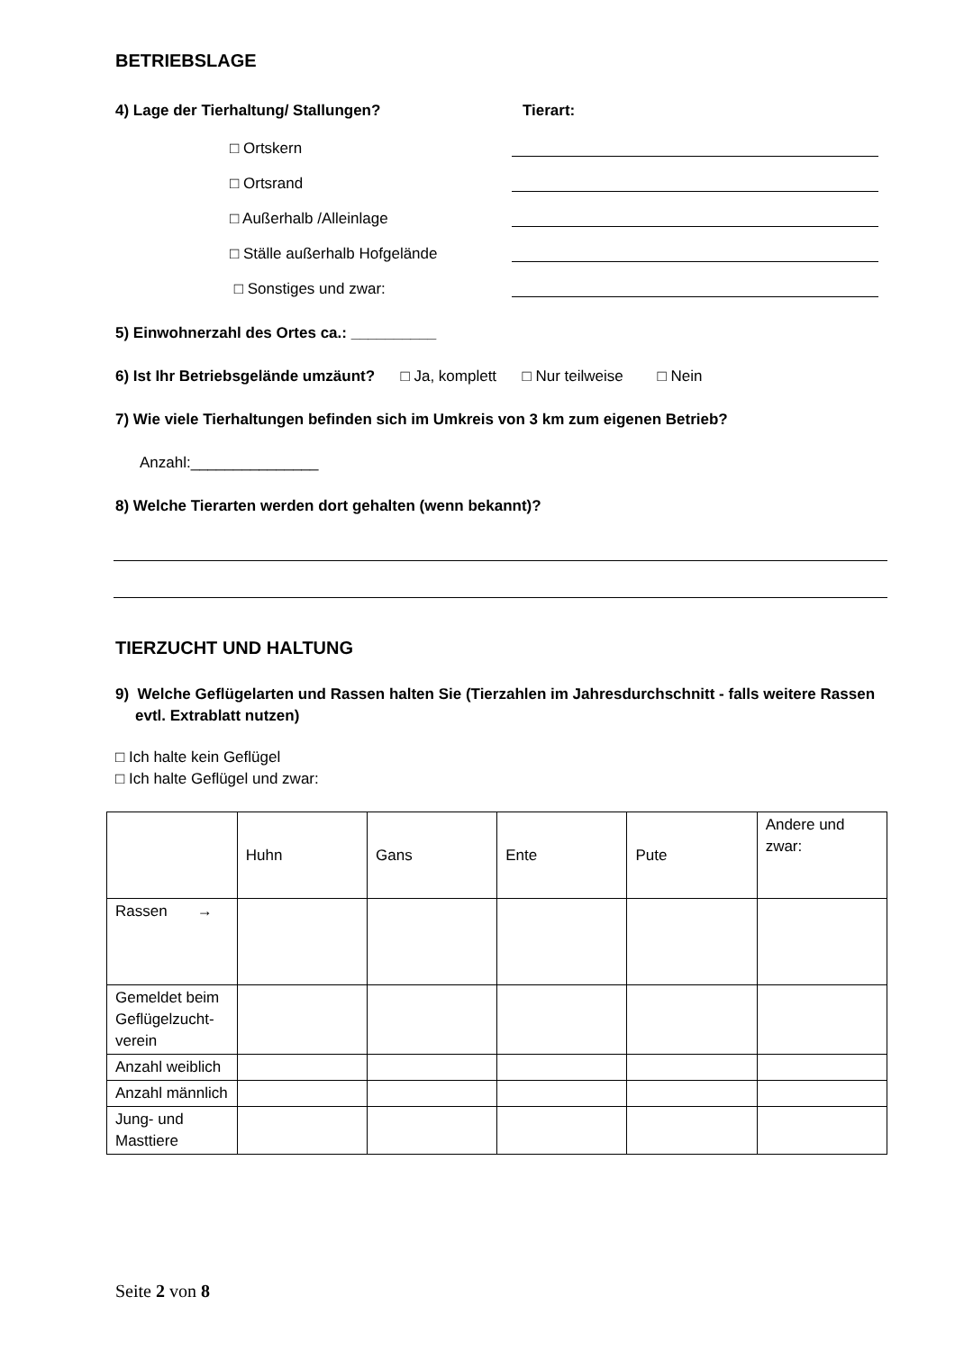BETRIEBSLAGE
4) Lage der Tierhaltung/ Stallungen? Tierart:
□ Ortskern
□ Ortsrand
□ Außerhalb /Alleinlage
□ Ställe außerhalb Hofgelände
□ Sonstiges und zwar:
5) Einwohnerzahl des Ortes ca.: __________
6) Ist Ihr Betriebsgelände umzäunt? □ Ja, komplett □ Nur teilweise □ Nein
7) Wie viele Tierhaltungen befinden sich im Umkreis von 3 km zum eigenen Betrieb?
Anzahl:_______________
8) Welche Tierarten werden dort gehalten (wenn bekannt)?
TIERZUCHT UND HALTUNG
9) Welche Geflügelarten und Rassen halten Sie (Tierzahlen im Jahresdurchschnitt - falls weitere Rassen evtl. Extrablatt nutzen)
□ Ich halte kein Geflügel
□ Ich halte Geflügel und zwar:
| | Huhn | Gans | Ente | Pute | Andere und zwar: |
| Rassen → | | | | | |
| Gemeldet beim Geflügelzucht-verein | | | | | |
| Anzahl weiblich | | | | | |
| Anzahl männlich | | | | | |
| Jung- und Masttiere | | | | | |
Seite 2 von 8